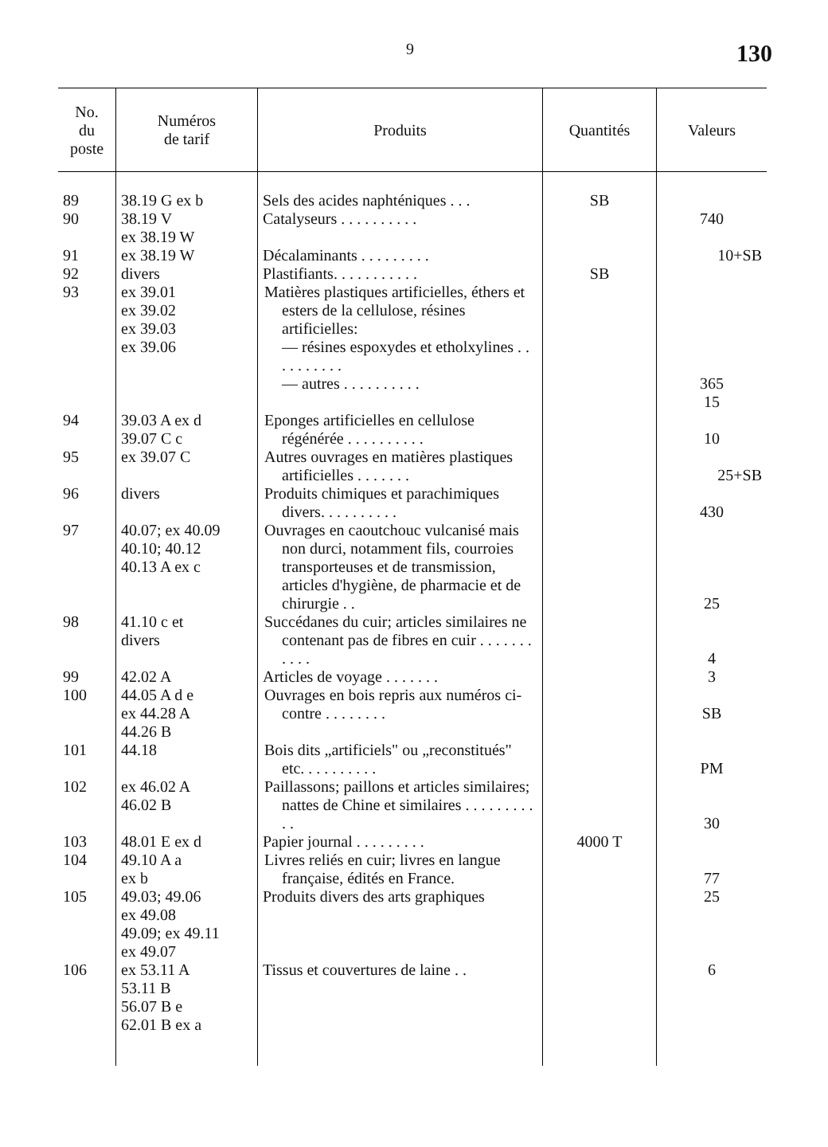9 130
| No. du poste | Numéros de tarif | Produits | Quantités | Valeurs |
| --- | --- | --- | --- | --- |
| 89 | 38.19 G ex b | Sels des acides naphténiques . . . | SB | |
| 90 | 38.19 V ex 38.19 W | Catalyseurs . . . . . . . . . . | | 740 |
| 91 | ex 38.19 W | Décalaminants . . . . . . . . . | | 10+SB |
| 92 | divers | Plastifiants. . . . . . . . . . . | SB | |
| 93 | ex 39.01 ex 39.02 ex 39.03 ex 39.06 | Matières plastiques artificielles, éthers et esters de la cellulose, résines artificielles: — résines espoxydes et etholxylines . . . . . . . . . . — autres . . . . . . . . . . | | 365 15 |
| 94 | 39.03 A ex d 39.07 C c | Eponges artificielles en cellulose régénérée . . . . . . . . . . | | 10 |
| 95 | ex 39.07 C | Autres ouvrages en matières plastiques artificielles . . . . . . . | | 25+SB |
| 96 | divers | Produits chimiques et parachimiques divers. . . . . . . . . . | | 430 |
| 97 | 40.07; ex 40.09 40.10; 40.12 40.13 A ex c | Ouvrages en caoutchouc vulcanisé mais non durci, notamment fils, courroies transporteuses et de transmission, articles d'hygiène, de pharmacie et de chirurgie . . | | 25 |
| 98 | 41.10 c et divers | Succédanes du cuir; articles similaires ne contenant pas de fibres en cuir . . . . . . . . . . . | | 4 |
| 99 | 42.02 A | Articles de voyage . . . . . . . | | 3 |
| 100 | 44.05 A d e ex 44.28 A 44.26 B | Ouvrages en bois repris aux numéros ci-contre . . . . . . . . | | SB |
| 101 | 44.18 | Bois dits „artificiels" ou „reconstitués" etc. . . . . . . . . . | | PM |
| 102 | ex 46.02 A 46.02 B | Paillassons; paillons et articles similaires; nattes de Chine et similaires . . . . . . . . . . . | | 30 |
| 103 | 48.01 E ex d | Papier journal . . . . . . . . . | 4000 T | |
| 104 | 49.10 A a ex b | Livres reliés en cuir; livres en langue française, édités en France. | | 77 |
| 105 | 49.03; 49.06 ex 49.08 49.09; ex 49.11 ex 49.07 | Produits divers des arts graphiques | | 25 |
| 106 | ex 53.11 A 53.11 B 56.07 B e 62.01 B ex a | Tissus et couvertures de laine . . | | 6 |